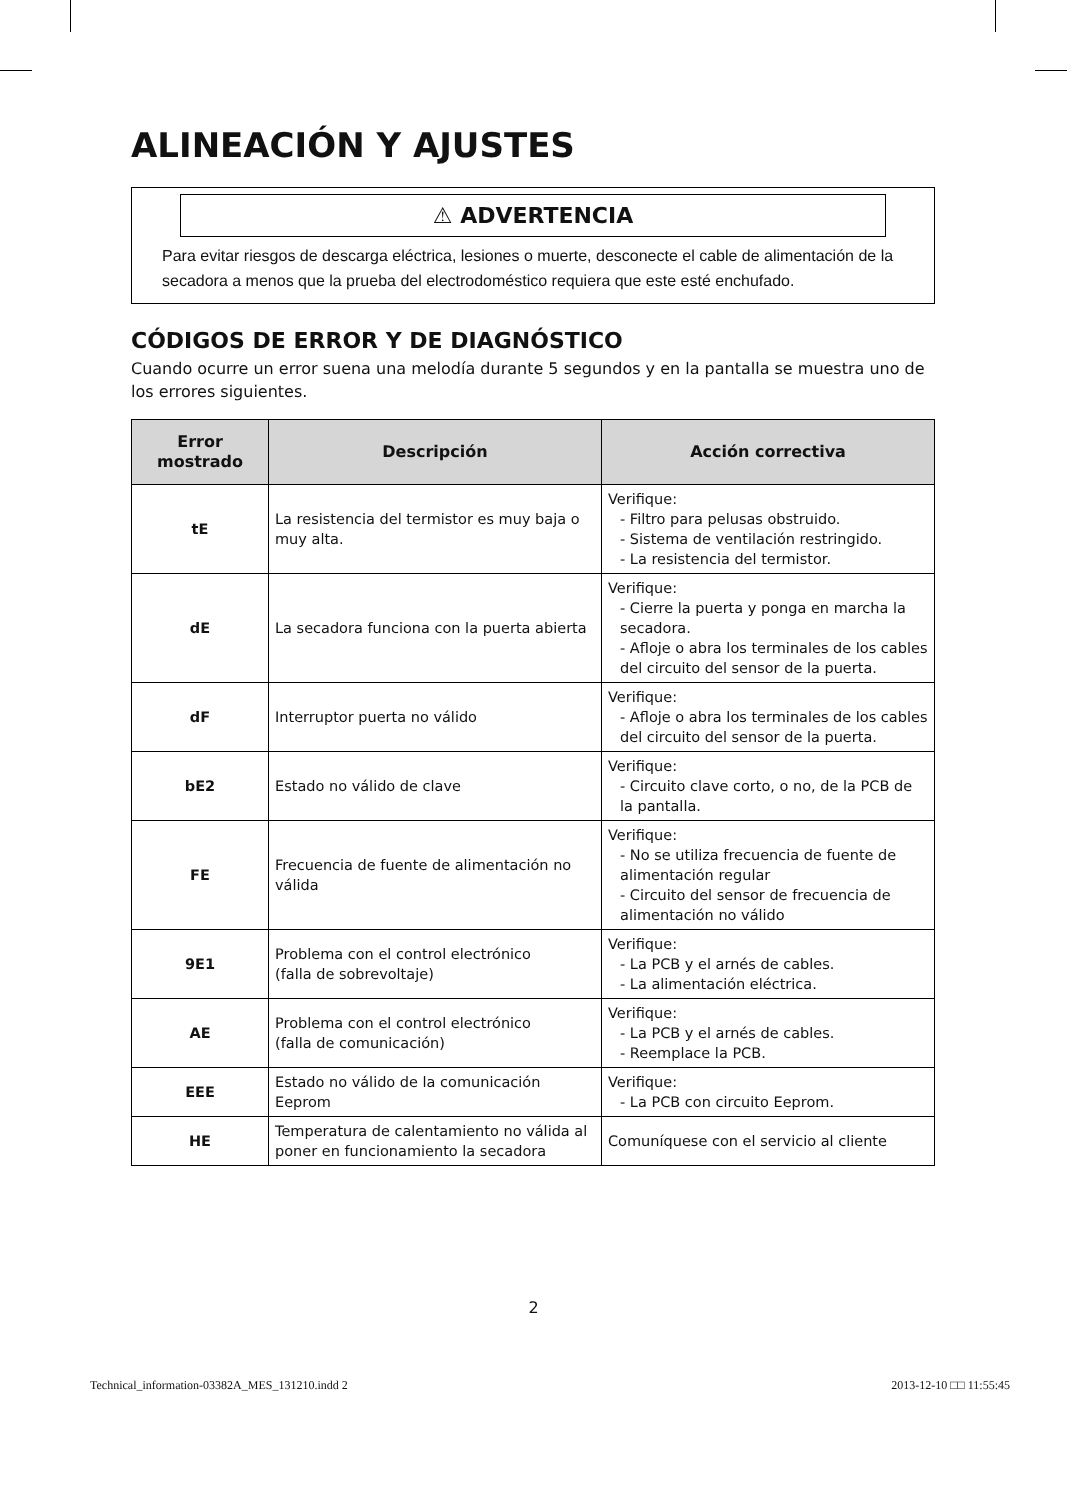ALINEACIÓN Y AJUSTES
⚠ ADVERTENCIA
Para evitar riesgos de descarga eléctrica, lesiones o muerte, desconecte el cable de alimentación de la secadora a menos que la prueba del electrodoméstico requiera que este esté enchufado.
CÓDIGOS DE ERROR Y DE DIAGNÓSTICO
Cuando ocurre un error suena una melodía durante 5 segundos y en la pantalla se muestra uno de los errores siguientes.
| Error mostrado | Descripción | Acción correctiva |
| --- | --- | --- |
| tE | La resistencia del termistor es muy baja o muy alta. | Verifique: - Filtro para pelusas obstruido. - Sistema de ventilación restringido. - La resistencia del termistor. |
| dE | La secadora funciona con la puerta abierta | Verifique: - Cierre la puerta y ponga en marcha la secadora. - Afloje o abra los terminales de los cables del circuito del sensor de la puerta. |
| dF | Interruptor puerta no válido | Verifique: - Afloje o abra los terminales de los cables del circuito del sensor de la puerta. |
| bE2 | Estado no válido de clave | Verifique: - Circuito clave corto, o no, de la PCB de la pantalla. |
| FE | Frecuencia de fuente de alimentación no válida | Verifique: - No se utiliza frecuencia de fuente de alimentación regular - Circuito del sensor de frecuencia de alimentación no válido |
| 9E1 | Problema con el control electrónico (falla de sobrevoltaje) | Verifique: - La PCB y el arnés de cables. - La alimentación eléctrica. |
| AE | Problema con el control electrónico (falla de comunicación) | Verifique: - La PCB y el arnés de cables. - Reemplace la PCB. |
| EEE | Estado no válido de la comunicación Eeprom | Verifique: - La PCB con circuito Eeprom. |
| HE | Temperatura de calentamiento no válida al poner en funcionamiento la secadora | Comuníquese con el servicio al cliente |
2
Technical_information-03382A_MES_131210.indd 2 2013-12-10 □□ 11:55:45